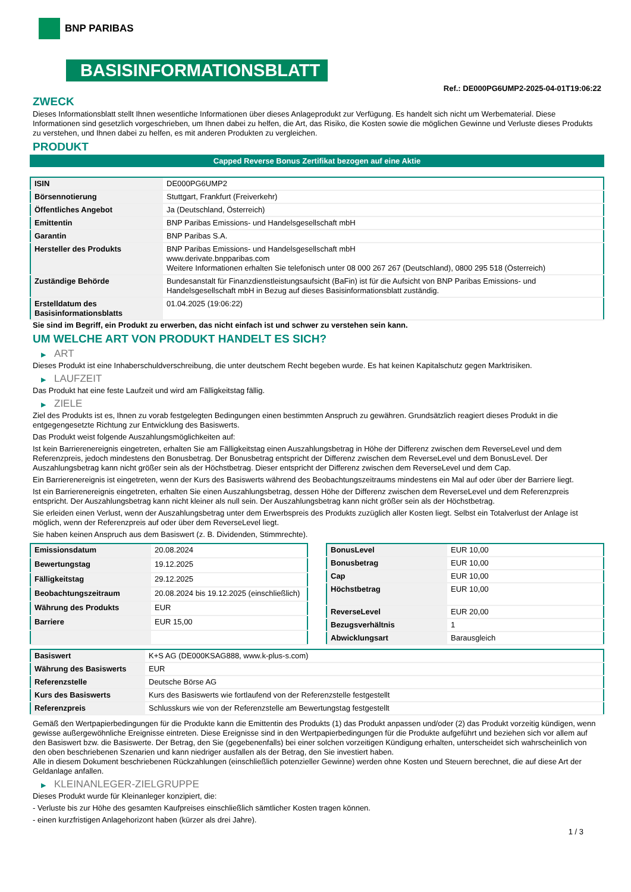BNP PARIBAS
BASISINFORMATIONSBLATT
Ref.: DE000PG6UMP2-2025-04-01T19:06:22
ZWECK
Dieses Informationsblatt stellt Ihnen wesentliche Informationen über dieses Anlageprodukt zur Verfügung. Es handelt sich nicht um Werbematerial. Diese Informationen sind gesetzlich vorgeschrieben, um Ihnen dabei zu helfen, die Art, das Risiko, die Kosten sowie die möglichen Gewinne und Verluste dieses Produkts zu verstehen, und Ihnen dabei zu helfen, es mit anderen Produkten zu vergleichen.
PRODUKT
Capped Reverse Bonus Zertifikat bezogen auf eine Aktie
| ISIN | DE000PG6UMP2 |
| Börsennotierung | Stuttgart, Frankfurt (Freiverkehr) |
| Öffentliches Angebot | Ja (Deutschland, Österreich) |
| Emittentin | BNP Paribas Emissions- und Handelsgesellschaft mbH |
| Garantin | BNP Paribas S.A. |
| Hersteller des Produkts | BNP Paribas Emissions- und Handelsgesellschaft mbH www.derivate.bnpparibas.com Weitere Informationen erhalten Sie telefonisch unter 08 000 267 267 (Deutschland), 0800 295 518 (Österreich) |
| Zuständige Behörde | Bundesanstalt für Finanzdienstleistungsaufsicht (BaFin) ist für die Aufsicht von BNP Paribas Emissions- und Handelsgesellschaft mbH in Bezug auf dieses Basisinformationsblatt zuständig. |
| Erstelldatum des Basisinformationsblatts | 01.04.2025 (19:06:22) |
Sie sind im Begriff, ein Produkt zu erwerben, das nicht einfach ist und schwer zu verstehen sein kann.
UM WELCHE ART VON PRODUKT HANDELT ES SICH?
▶ ART
Dieses Produkt ist eine Inhaberschuldverschreibung, die unter deutschem Recht begeben wurde. Es hat keinen Kapitalschutz gegen Marktrisiken.
▶ LAUFZEIT
Das Produkt hat eine feste Laufzeit und wird am Fälligkeitstag fällig.
▶ ZIELE
Ziel des Produkts ist es, Ihnen zu vorab festgelegten Bedingungen einen bestimmten Anspruch zu gewähren. Grundsätzlich reagiert dieses Produkt in die entgegengesetzte Richtung zur Entwicklung des Basiswerts.
Das Produkt weist folgende Auszahlungsmöglichkeiten auf:
Ist kein Barrierenereignis eingetreten, erhalten Sie am Fälligkeitstag einen Auszahlungsbetrag in Höhe der Differenz zwischen dem ReverseLevel und dem Referenzpreis, jedoch mindestens den Bonusbetrag. Der Bonusbetrag entspricht der Differenz zwischen dem ReverseLevel und dem BonusLevel. Der Auszahlungsbetrag kann nicht größer sein als der Höchstbetrag. Dieser entspricht der Differenz zwischen dem ReverseLevel und dem Cap.
Ein Barrierenereignis ist eingetreten, wenn der Kurs des Basiswerts während des Beobachtungszeitraums mindestens ein Mal auf oder über der Barriere liegt.
Ist ein Barrierenereignis eingetreten, erhalten Sie einen Auszahlungsbetrag, dessen Höhe der Differenz zwischen dem ReverseLevel und dem Referenzpreis entspricht. Der Auszahlungsbetrag kann nicht kleiner als null sein. Der Auszahlungsbetrag kann nicht größer sein als der Höchstbetrag.
Sie erleiden einen Verlust, wenn der Auszahlungsbetrag unter dem Erwerbspreis des Produkts zuzüglich aller Kosten liegt. Selbst ein Totalverlust der Anlage ist möglich, wenn der Referenzpreis auf oder über dem ReverseLevel liegt.
Sie haben keinen Anspruch aus dem Basiswert (z. B. Dividenden, Stimmrechte).
| Emissionsdatum | 20.08.2024 |
| Bewertungstag | 19.12.2025 |
| Fälligkeitstag | 29.12.2025 |
| Beobachtungszeitraum | 20.08.2024 bis 19.12.2025 (einschließlich) |
| Währung des Produkts | EUR |
| Barriere | EUR 15,00 |
| BonusLevel | EUR 10,00 |
| Bonusbetrag | EUR 10,00 |
| Cap | EUR 10,00 |
| Höchstbetrag | EUR 10,00 |
| ReverseLevel | EUR 20,00 |
| Bezugsverhältnis | 1 |
| Abwicklungsart | Barausgleich |
| Basiswert | K+S AG (DE000KSAG888, www.k-plus-s.com) |
| Währung des Basiswerts | EUR |
| Referenzstelle | Deutsche Börse AG |
| Kurs des Basiswerts | Kurs des Basiswerts wie fortlaufend von der Referenzstelle festgestellt |
| Referenzpreis | Schlusskurs wie von der Referenzstelle am Bewertungstag festgestellt |
Gemäß den Wertpapierbedingungen für die Produkte kann die Emittentin des Produkts (1) das Produkt anpassen und/oder (2) das Produkt vorzeitig kündigen, wenn gewisse außergewöhnliche Ereignisse eintreten. Diese Ereignisse sind in den Wertpapierbedingungen für die Produkte aufgeführt und beziehen sich vor allem auf den Basiswert bzw. die Basiswerte. Der Betrag, den Sie (gegebenenfalls) bei einer solchen vorzeitigen Kündigung erhalten, unterscheidet sich wahrscheinlich von den oben beschriebenen Szenarien und kann niedriger ausfallen als der Betrag, den Sie investiert haben.
Alle in diesem Dokument beschriebenen Rückzahlungen (einschließlich potenzieller Gewinne) werden ohne Kosten und Steuern berechnet, die auf diese Art der Geldanlage anfallen.
▶ KLEINANLEGER-ZIELGRUPPE
Dieses Produkt wurde für Kleinanleger konzipiert, die:
- Verluste bis zur Höhe des gesamten Kaufpreises einschließlich sämtlicher Kosten tragen können.
- einen kurzfristigen Anlagehorizont haben (kürzer als drei Jahre).
1 / 3